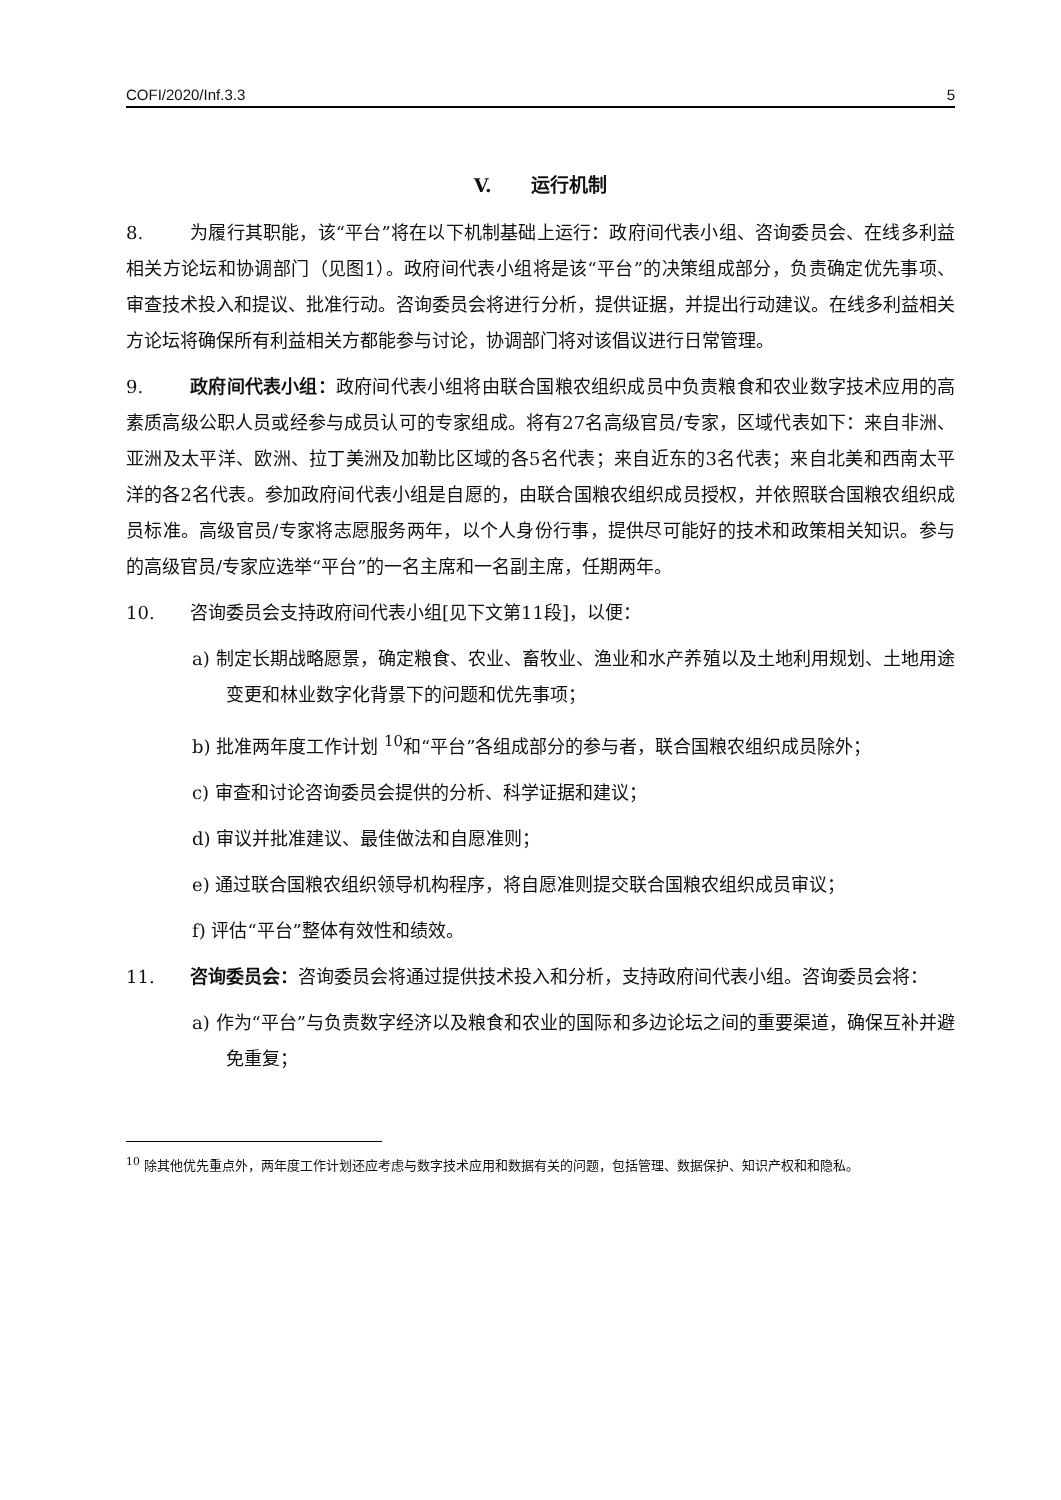COFI/2020/Inf.3.3 5
V. 运行机制
8. 为履行其职能，该“平台”将在以下机制基础上运行：政府间代表小组、咨询委员会、在线多利益相关方论坛和协调部门（见图1）。政府间代表小组将是该“平台”的决策组成部分，负责确定优先事项、审查技术投入和提议、批准行动。咨询委员会将进行分析，提供证据，并提出行动建议。在线多利益相关方论坛将确保所有利益相关方都能参与讨论，协调部门将对该倡议进行日常管理。
9. 政府间代表小组：政府间代表小组将由联合国粮农组织成员中负责粮食和农业数字技术应用的高素质高级公职人员或经参与成员认可的专家组成。将有27名高级官员/专家，区域代表如下：来自非洲、亚洲及太平洋、欧洲、拉丁美洲及加勒比区域的各5名代表；来自近东的3名代表；来自北美和西南太平洋的各2名代表。参加政府间代表小组是自愿的，由联合国粮农组织成员授权，并依照联合国粮农组织成员标准。高级官员/专家将志愿服务两年，以个人身份行事，提供尽可能好的技术和政策相关知识。参与的高级官员/专家应选举“平台”的一名主席和一名副主席，任期两年。
10. 咨询委员会支持政府间代表小组[见下文第11段]，以便：
a) 制定长期战略愿景，确定粮食、农业、畜牧业、渔业和水产养殖以及土地利用规划、土地用途变更和林业数字化背景下的问题和优先事项；
b) 批准两年度工作计划 <sup>10</sup>和“平台”各组成部分的参与者，联合国粮农组织成员除外；
c) 审查和讨论咨询委员会提供的分析、科学证据和建议；
d) 审议并批准建议、最佳做法和自愿准则；
e) 通过联合国粮农组织领导机构程序，将自愿准则提交联合国粮农组织成员审议；
f) 评估“平台”整体有效性和绩效。
11. 咨询委员会：咨询委员会将通过提供技术投入和分析，支持政府间代表小组。咨询委员会将：
a) 作为“平台”与负责数字经济以及粮食和农业的国际和多边论坛之间的重要渠道，确保互补并避免重复；
<sup>10</sup> 除其他优先重点外，两年度工作计划还应考虑与数字技术应用和数据有关的问题，包括管理、数据保护、知识产权和和隐私。